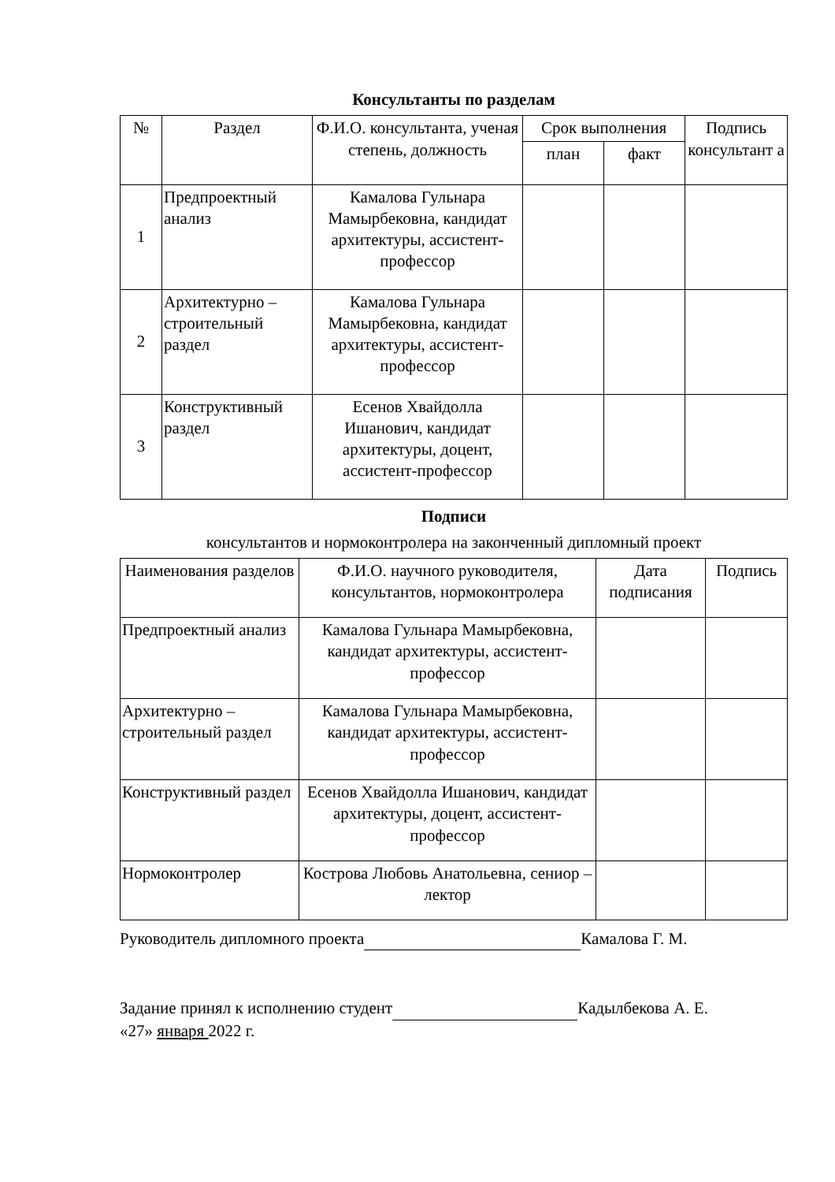Консультанты по разделам
| № | Раздел | Ф.И.О. консультанта, ученая степень, должность | Срок выполнения | | Подпись консультант а |
| --- | --- | --- | --- | --- | --- |
| | | | план | факт | |
| 1 | Предпроектный анализ | Камалова Гульнара Мамырбековна, кандидат архитектуры, ассистент-профессор | | | |
| 2 | Архитектурно – строительный раздел | Камалова Гульнара Мамырбековна, кандидат архитектуры, ассистент-профессор | | | |
| 3 | Конструктивный раздел | Есенов Хвайдолла Ишанович, кандидат архитектуры, доцент, ассистент-профессор | | | |
Подписи
консультантов и нормоконтролера на законченный дипломный проект
| Наименования разделов | Ф.И.О. научного руководителя, консультантов, нормоконтролера | Дата подписания | Подпись |
| --- | --- | --- | --- |
| Предпроектный анализ | Камалова Гульнара Мамырбековна, кандидат архитектуры, ассистент-профессор | | |
| Архитектурно – строительный раздел | Камалова Гульнара Мамырбековна, кандидат архитектуры, ассистент-профессор | | |
| Конструктивный раздел | Есенов Хвайдолла Ишанович, кандидат архитектуры, доцент, ассистент-профессор | | |
| Нормоконтролер | Кострова Любовь Анатольевна, сениор – лектор | | |
Руководитель дипломного проекта Камалова Г. М.
Задание принял к исполнению студент Кадылбекова А. Е.
«27» января 2022 г.